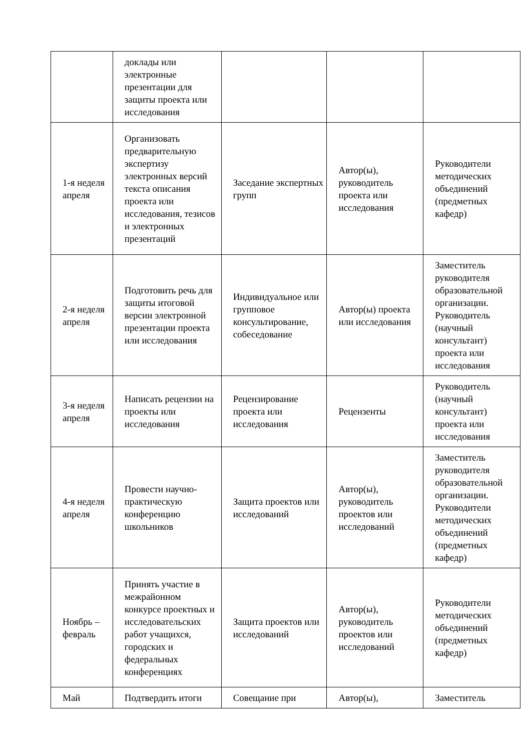| | доклады или электронные презентации для защиты проекта или исследования | | | |
| 1-я неделя апреля | Организовать предварительную экспертизу электронных версий текста описания проекта или исследования, тезисов и электронных презентаций | Заседание экспертных групп | Автор(ы), руководитель проекта или исследования | Руководители методических объединений (предметных кафедр) |
| 2-я неделя апреля | Подготовить речь для защиты итоговой версии электронной презентации проекта или исследования | Индивидуальное или групповое консультирование, собеседование | Автор(ы) проекта или исследования | Заместитель руководителя образовательной организации. Руководитель (научный консультант) проекта или исследования |
| 3-я неделя апреля | Написать рецензии на проекты или исследования | Рецензирование проекта или исследования | Рецензенты | Руководитель (научный консультант) проекта или исследования |
| 4-я неделя апреля | Провести научно-практическую конференцию школьников | Защита проектов или исследований | Автор(ы), руководитель проектов или исследований | Заместитель руководителя образовательной организации. Руководители методических объединений (предметных кафедр) |
| Ноябрь – февраль | Принять участие в межрайонном конкурсе проектных и исследовательских работ учащихся, городских и федеральных конференциях | Защита проектов или исследований | Автор(ы), руководитель проектов или исследований | Руководители методических объединений (предметных кафедр) |
| Май | Подтвердить итоги | Совещание при | Автор(ы), | Заместитель |